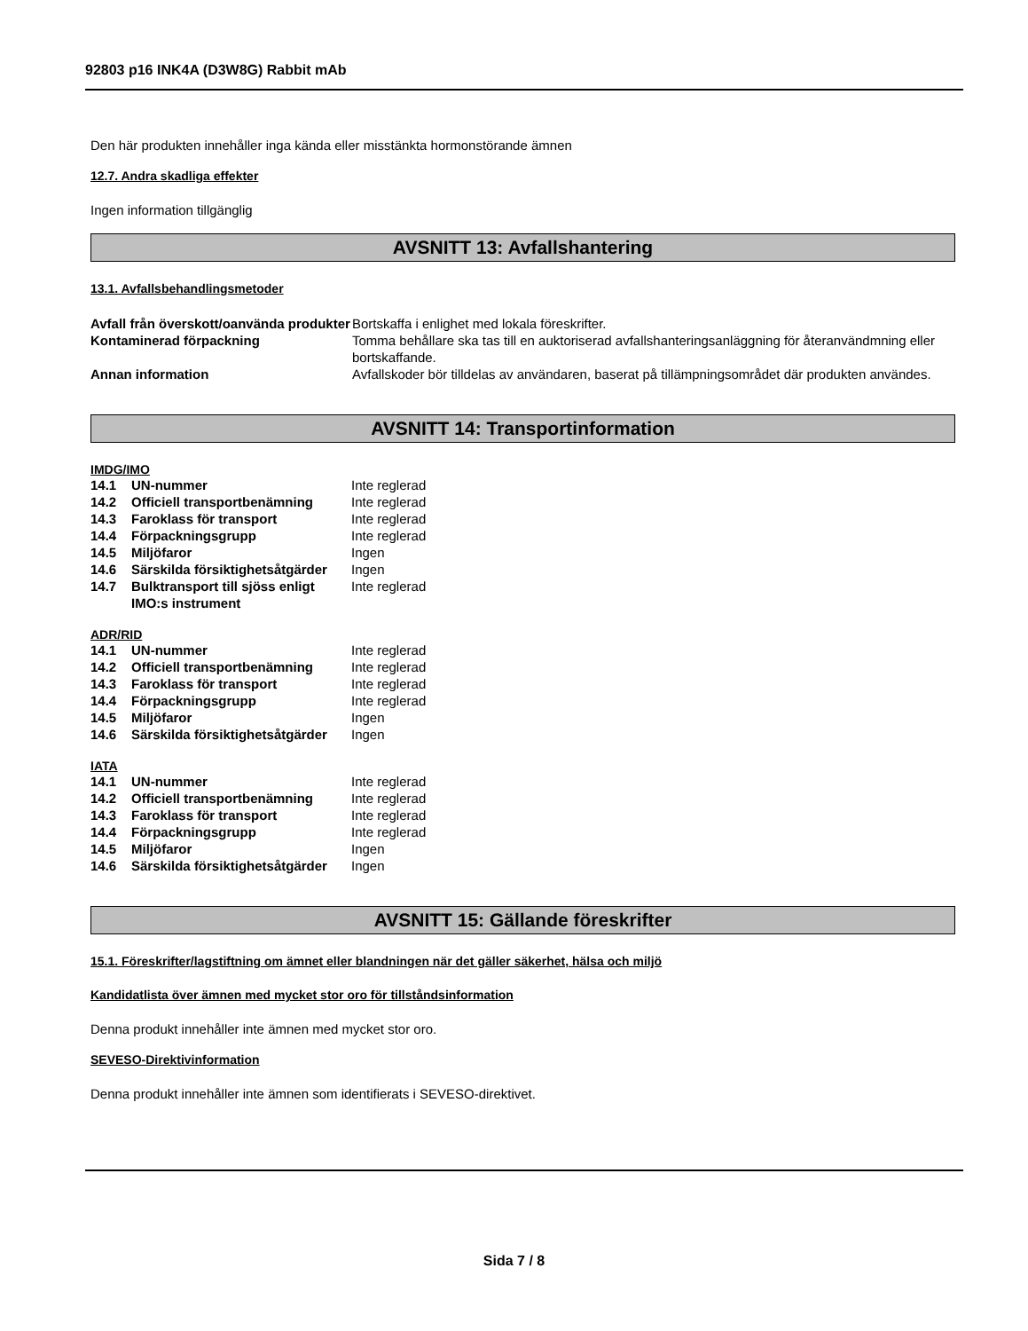92803 p16 INK4A (D3W8G) Rabbit mAb
Den här produkten innehåller inga kända eller misstänkta hormonstörande ämnen
12.7. Andra skadliga effekter
Ingen information tillgänglig
AVSNITT 13: Avfallshantering
13.1. Avfallsbehandlingsmetoder
| Avfall från överskott/oanvända produkter | Bortskaffa i enlighet med lokala föreskrifter. |
| Kontaminerad förpackning | Tomma behållare ska tas till en auktoriserad avfallshanteringsanläggning för återanvändmning eller bortskaffande. |
| Annan information | Avfallskoder bör tilldelas av användaren, baserat på tillämpningsområdet där produkten användes. |
AVSNITT 14: Transportinformation
IMDG/IMO
| 14.1 | UN-nummer | Inte reglerad |
| 14.2 | Officiell transportbenämning | Inte reglerad |
| 14.3 | Faroklass för transport | Inte reglerad |
| 14.4 | Förpackningsgrupp | Inte reglerad |
| 14.5 | Miljöfaror | Ingen |
| 14.6 | Särskilda försiktighetsåtgärder | Ingen |
| 14.7 | Bulktransport till sjöss enligt IMO:s instrument | Inte reglerad |
ADR/RID
| 14.1 | UN-nummer | Inte reglerad |
| 14.2 | Officiell transportbenämning | Inte reglerad |
| 14.3 | Faroklass för transport | Inte reglerad |
| 14.4 | Förpackningsgrupp | Inte reglerad |
| 14.5 | Miljöfaror | Ingen |
| 14.6 | Särskilda försiktighetsåtgärder | Ingen |
IATA
| 14.1 | UN-nummer | Inte reglerad |
| 14.2 | Officiell transportbenämning | Inte reglerad |
| 14.3 | Faroklass för transport | Inte reglerad |
| 14.4 | Förpackningsgrupp | Inte reglerad |
| 14.5 | Miljöfaror | Ingen |
| 14.6 | Särskilda försiktighetsåtgärder | Ingen |
AVSNITT 15: Gällande föreskrifter
15.1. Föreskrifter/lagstiftning om ämnet eller blandningen när det gäller säkerhet, hälsa och miljö
Kandidatlista över ämnen med mycket stor oro för tillståndsinformation
Denna produkt innehåller inte ämnen med mycket stor oro.
SEVESO-Direktivinformation
Denna produkt innehåller inte ämnen som identifierats i SEVESO-direktivet.
Sida 7 / 8